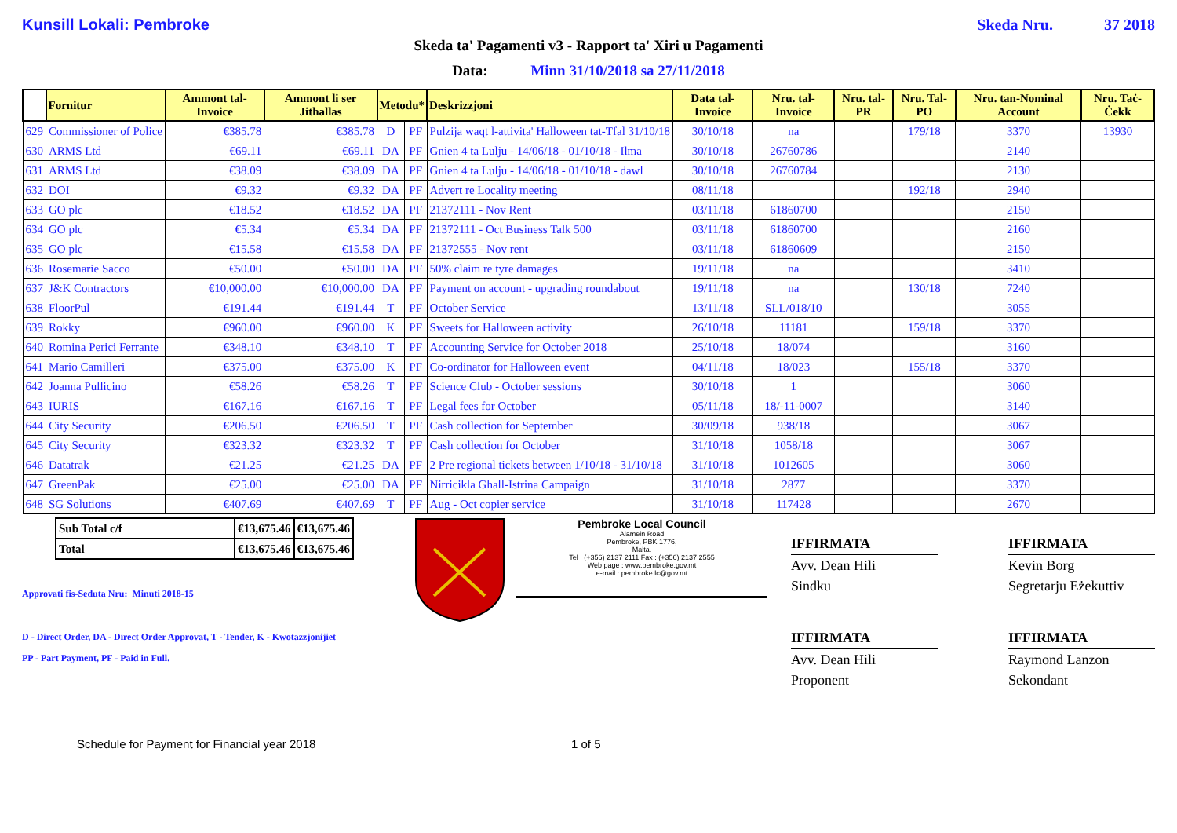Kunsill Lokali: Pembroke Skeda Nru. 37 2018
Skeda ta' Pagamenti v3 - Rapport ta' Xiri u Pagamenti
Data: Minn 31/10/2018 sa 27/11/2018
| | Fornitur | Ammont tal-Invoice | Ammont li ser Jithallas | Metodu* | | Deskrizzjoni | Data tal-Invoice | Nru. tal-Invoice | Nru. tal-PR | Nru. Tal-PO | Nru. tan-Nominal Account | Nru. Taċ-Ċekk |
| --- | --- | --- | --- | --- | --- | --- | --- | --- | --- | --- | --- | --- |
| 629 | Commissioner of Police | €385.78 | €385.78 | D | PF | Pulzija waqt l-attivita' Halloween tat-Tfal 31/10/18 | 30/10/18 | na | | 179/18 | 3370 | 13930 |
| 630 | ARMS Ltd | €69.11 | €69.11 | DA | PF | Gnien 4 ta Lulju - 14/06/18 - 01/10/18 - Ilma | 30/10/18 | 26760786 | | | 2140 | |
| 631 | ARMS Ltd | €38.09 | €38.09 | DA | PF | Gnien 4 ta Lulju - 14/06/18 - 01/10/18 - dawl | 30/10/18 | 26760784 | | | 2130 | |
| 632 | DOI | €9.32 | €9.32 | DA | PF | Advert re Locality meeting | 08/11/18 | | | 192/18 | 2940 | |
| 633 | GO plc | €18.52 | €18.52 | DA | PF | 21372111 - Nov Rent | 03/11/18 | 61860700 | | | 2150 | |
| 634 | GO plc | €5.34 | €5.34 | DA | PF | 21372111 - Oct Business Talk 500 | 03/11/18 | 61860700 | | | 2160 | |
| 635 | GO plc | €15.58 | €15.58 | DA | PF | 21372555 - Nov rent | 03/11/18 | 61860609 | | | 2150 | |
| 636 | Rosemarie Sacco | €50.00 | €50.00 | DA | PF | 50% claim re tyre damages | 19/11/18 | na | | | 3410 | |
| 637 | J&K Contractors | €10,000.00 | €10,000.00 | DA | PF | Payment on account - upgrading roundabout | 19/11/18 | na | | 130/18 | 7240 | |
| 638 | FloorPul | €191.44 | €191.44 | T | PF | October Service | 13/11/18 | SLL/018/10 | | | 3055 | |
| 639 | Rokky | €960.00 | €960.00 | K | PF | Sweets for Halloween activity | 26/10/18 | 11181 | | 159/18 | 3370 | |
| 640 | Romina Perici Ferrante | €348.10 | €348.10 | T | PF | Accounting Service for October 2018 | 25/10/18 | 18/074 | | | 3160 | |
| 641 | Mario Camilleri | €375.00 | €375.00 | K | PF | Co-ordinator for Halloween event | 04/11/18 | 18/023 | | 155/18 | 3370 | |
| 642 | Joanna Pullicino | €58.26 | €58.26 | T | PF | Science Club - October sessions | 30/10/18 | 1 | | | 3060 | |
| 643 | IURIS | €167.16 | €167.16 | T | PF | Legal fees for October | 05/11/18 | 18/-11-0007 | | | 3140 | |
| 644 | City Security | €206.50 | €206.50 | T | PF | Cash collection for September | 30/09/18 | 938/18 | | | 3067 | |
| 645 | City Security | €323.32 | €323.32 | T | PF | Cash collection for October | 31/10/18 | 1058/18 | | | 3067 | |
| 646 | Datatrak | €21.25 | €21.25 | DA | PF | 2 Pre regional tickets between 1/10/18 - 31/10/18 | 31/10/18 | 1012605 | | | 3060 | |
| 647 | GreenPak | €25.00 | €25.00 | DA | PF | Nirricikla Ghall-Istrina Campaign | 31/10/18 | 2877 | | | 3370 | |
| 648 | SG Solutions | €407.69 | €407.69 | T | PF | Aug - Oct copier service | 31/10/18 | 117428 | | | 2670 | |
| Sub Total c/f | €13,675.46 | €13,675.46 |
| Total | €13,675.46 | €13,675.46 |
Approvati fis-Seduta Nru: Minuti 2018-15
D - Direct Order, DA - Direct Order Approvat, T - Tender, K - Kwotazzjonijiet
PP - Part Payment, PF - Paid in Full.
Pembroke Local Council
Alamein Road
Pembroke, PBK 1776,
Malta.
Tel : (+356) 2137 2111 Fax : (+356) 2137 2555
Web page : www.pembroke.gov.mt
e-mail : pembroke.lc@gov.mt
IFFIRMATA
Avv. Dean Hili
Sindku
IFFIRMATA
Kevin Borg
Segretarju Eżekuttiv
IFFIRMATA
Avv. Dean Hili
Proponent
IFFIRMATA
Raymond Lanzon
Sekondant
Schedule for Payment for Financial year 2018 1 of 5